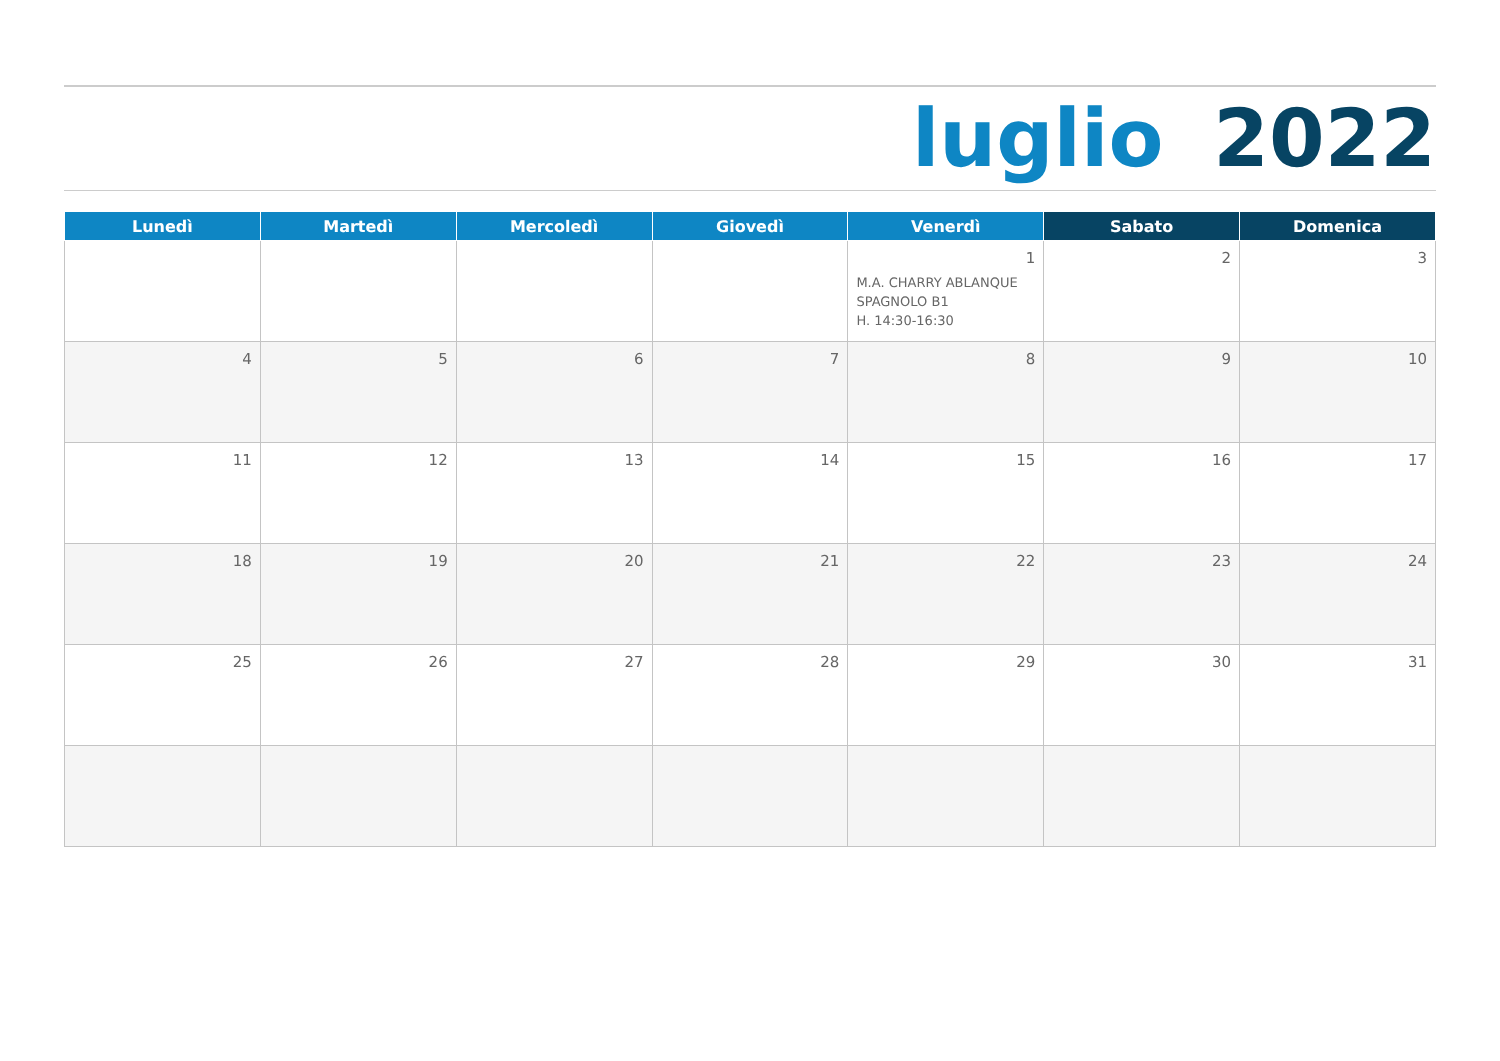luglio 2022
| Lunedì | Martedì | Mercoledì | Giovedì | Venerdì | Sabato | Domenica |
| --- | --- | --- | --- | --- | --- | --- |
| | | | | 1 M.A. CHARRY ABLANQUE SPAGNOLO B1 H. 14:30-16:30 | 2 | 3 |
| 4 | 5 | 6 | 7 | 8 | 9 | 10 |
| 11 | 12 | 13 | 14 | 15 | 16 | 17 |
| 18 | 19 | 20 | 21 | 22 | 23 | 24 |
| 25 | 26 | 27 | 28 | 29 | 30 | 31 |